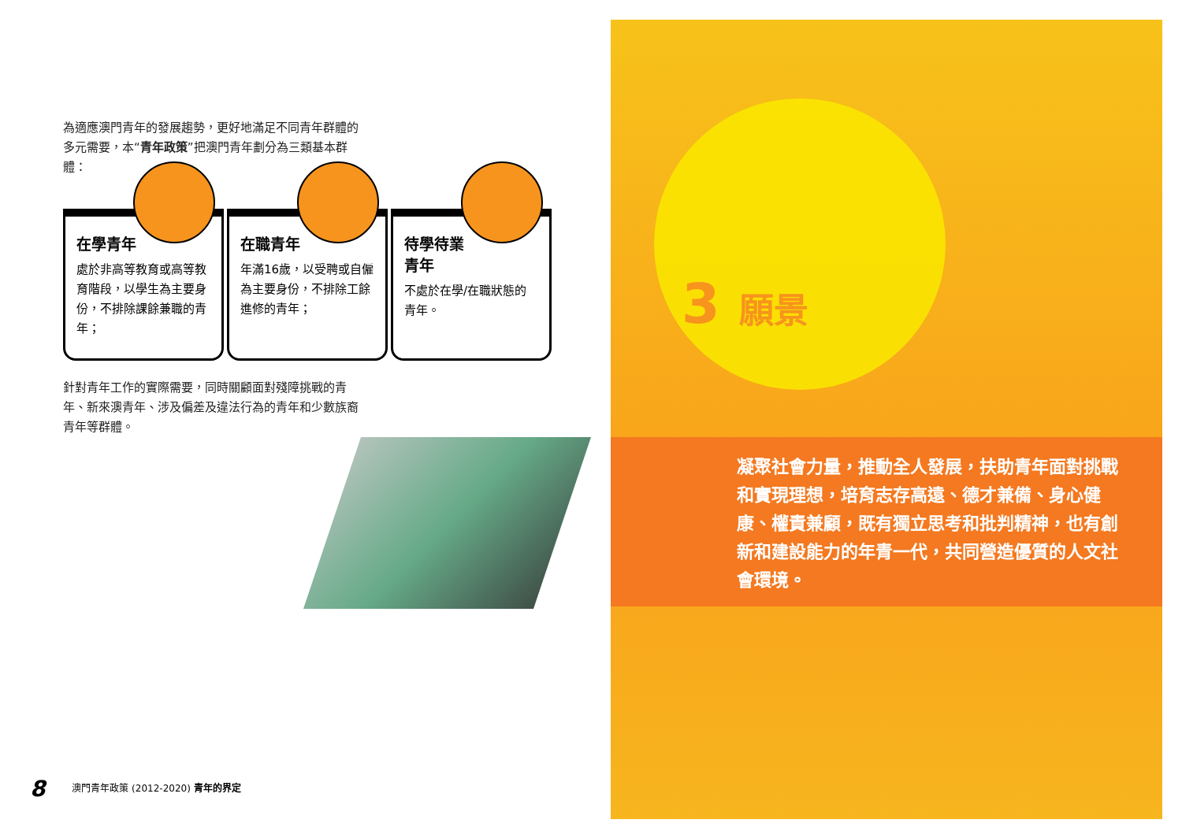為適應澳門青年的發展趨勢，更好地滿足不同青年群體的多元需要，本“青年政策”把澳門青年劃分為三類基本群體：
在學青年
處於非高等教育或高等教育階段，以學生為主要身份，不排除課餘兼職的青年；
在職青年
年滿16歲，以受聘或自僱為主要身份，不排除工餘進修的青年；
待學待業
青年
不處於在學/在職狀態的青年。
針對青年工作的實際需要，同時關顧面對殘障挑戰的青年、新來澳青年、涉及偏差及違法行為的青年和少數族裔青年等群體。
3 願景
凝聚社會力量，推動全人發展，扶助青年面對挑戰和實現理想，培育志存高遠、德才兼備、身心健康、權責兼顧，既有獨立思考和批判精神，也有創新和建設能力的年青一代，共同營造優質的人文社會環境。
8 澳門青年政策 (2012-2020) 青年的界定